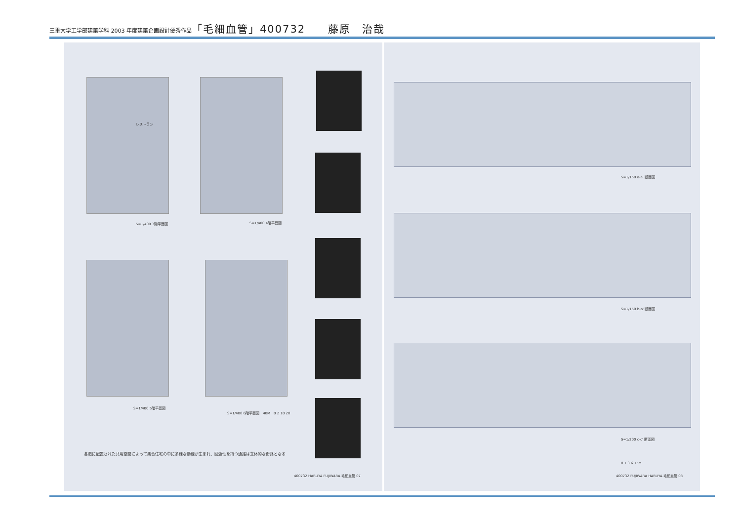三重大学工学部建築学科 2003 年度建築企画設計優秀作品「毛細血管」400732　　藤原　治哉
レストラン
S=1/400 3階平面図 S=1/400 4階平面図
S=1/400 5階平面図
S=1/400 6階平面図　40M　0 2 10 20
各階に配置された共用空間によって集合住宅の中に多様な動線が生まれ、回遊性を持つ通路は立体的な街路となる
400732 HARUYA FUJIWARA 毛細血管 07
S=1/150 a-a' 断面図
S=1/150 b-b' 断面図
S=1/200 c-c' 断面図
0 1 3 6 15M
400732 FUJIWARA HARUYA 毛細血管 08